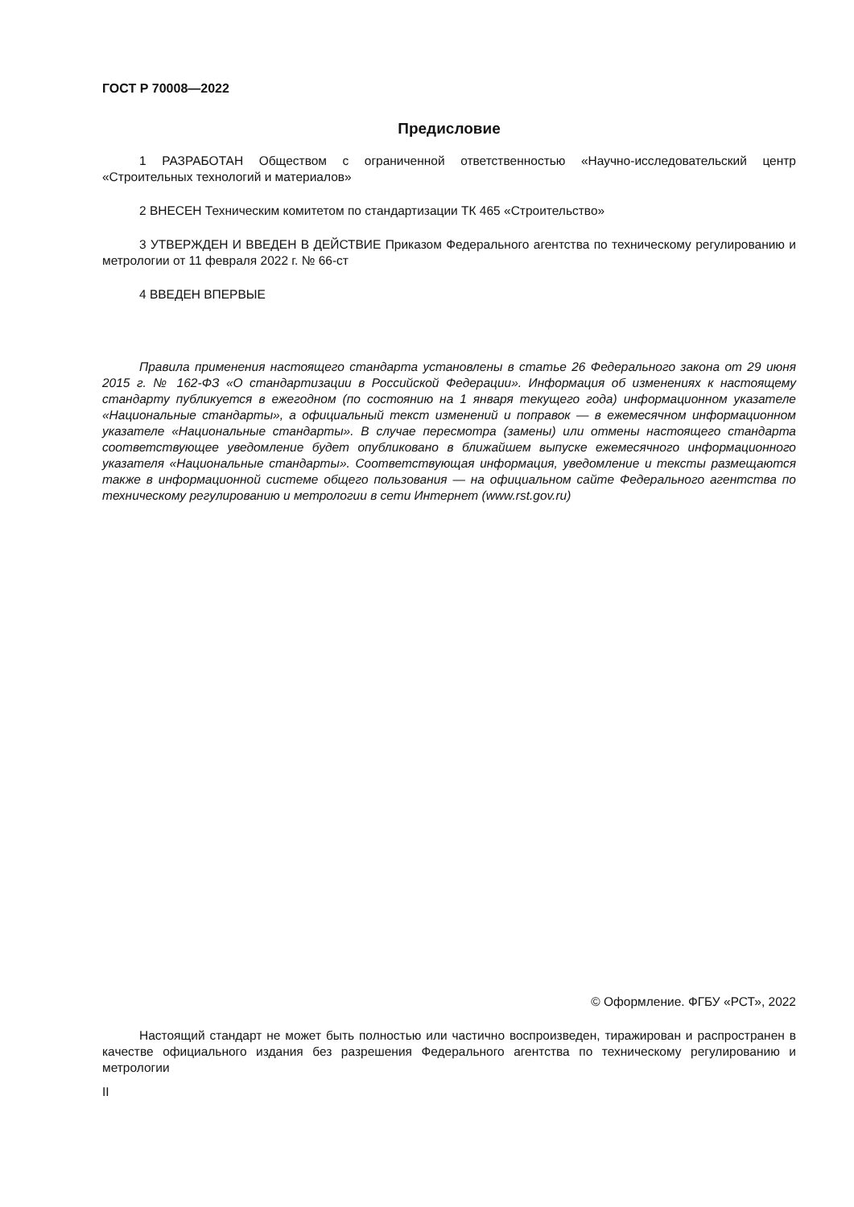ГОСТ Р 70008—2022
Предисловие
1 РАЗРАБОТАН Обществом с ограниченной ответственностью «Научно-исследовательский центр «Строительных технологий и материалов»
2 ВНЕСЕН Техническим комитетом по стандартизации ТК 465 «Строительство»
3 УТВЕРЖДЕН И ВВЕДЕН В ДЕЙСТВИЕ Приказом Федерального агентства по техническому регулированию и метрологии от 11 февраля 2022 г. № 66-ст
4 ВВЕДЕН ВПЕРВЫЕ
Правила применения настоящего стандарта установлены в статье 26 Федерального закона от 29 июня 2015 г. № 162-ФЗ «О стандартизации в Российской Федерации». Информация об изменениях к настоящему стандарту публикуется в ежегодном (по состоянию на 1 января текущего года) информационном указателе «Национальные стандарты», а официальный текст изменений и поправок — в ежемесячном информационном указателе «Национальные стандарты». В случае пересмотра (замены) или отмены настоящего стандарта соответствующее уведомление будет опубликовано в ближайшем выпуске ежемесячного информационного указателя «Национальные стандарты». Соответствующая информация, уведомление и тексты размещаются также в информационной системе общего пользования — на официальном сайте Федерального агентства по техническому регулированию и метрологии в сети Интернет (www.rst.gov.ru)
© Оформление. ФГБУ «РСТ», 2022
Настоящий стандарт не может быть полностью или частично воспроизведен, тиражирован и распространен в качестве официального издания без разрешения Федерального агентства по техническому регулированию и метрологии
II